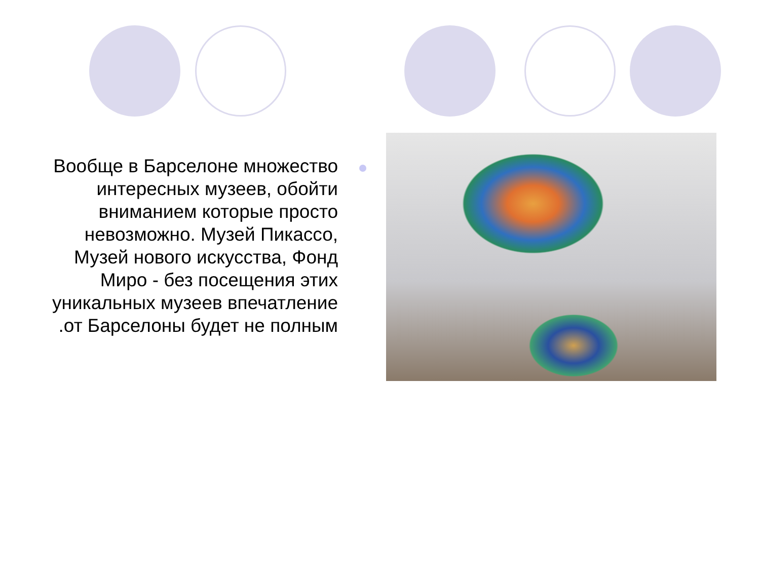Вообще в Барселоне множество интересных музеев, обойти вниманием которые просто невозможно. Музей Пикассо, Музей нового искусства, Фонд Миро - без посещения этих уникальных музеев впечатление .от Барселоны будет не полным